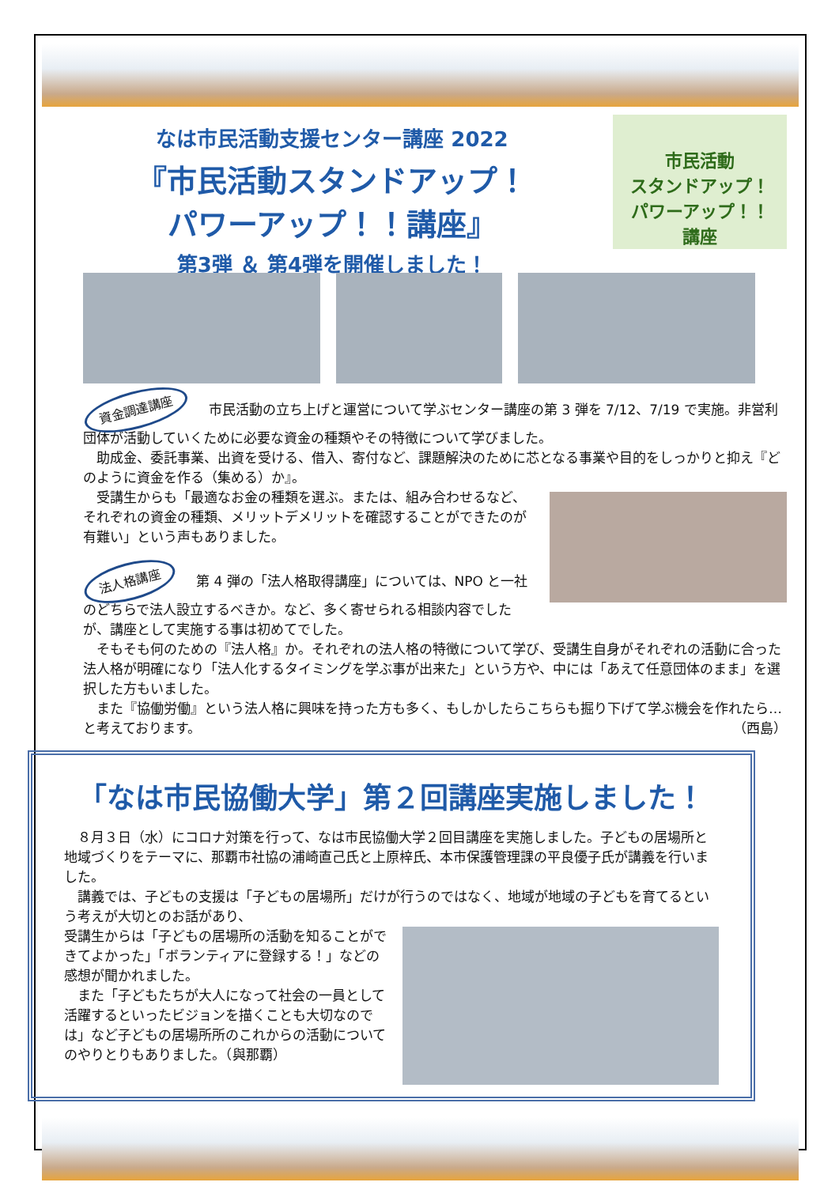なは市民活動支援センター講座 2022
『市民活動スタンドアップ！
パワーアップ！！講座』
第3弾 ＆ 第4弾を開催しました！
市民活動
スタンドアップ！
パワーアップ！！
講座
資金調達講座　市民活動の立ち上げと運営について学ぶセンター講座の第 3 弾を 7/12、7/19 で実施。非営利団体が活動していくために必要な資金の種類やその特徴について学びました。
　助成金、委託事業、出資を受ける、借入、寄付など、課題解決のために芯となる事業や目的をしっかりと抑え『どのように資金を作る（集める）か』。
　受講生からも「最適なお金の種類を選ぶ。または、組み合わせるなど、それぞれの資金の種類、メリットデメリットを確認することができたのが有難い」という声もありました。
法人格講座　第 4 弾の「法人格取得講座」については、NPO と一社のどちらで法人設立するべきか。など、多く寄せられる相談内容でしたが、講座として実施する事は初めてでした。
　そもそも何のための『法人格』か。それぞれの法人格の特徴について学び、受講生自身がそれぞれの活動に合った法人格が明確になり「法人化するタイミングを学ぶ事が出来た」という方や、中には「あえて任意団体のまま」を選択した方もいました。
　また『協働労働』という法人格に興味を持った方も多く、もしかしたらこちらも掘り下げて学ぶ機会を作れたら…と考えております。 （西島）
「なは市民協働大学」第２回講座実施しました！
　８月３日（水）にコロナ対策を行って、なは市民協働大学２回目講座を実施しました。子どもの居場所と地域づくりをテーマに、那覇市社協の浦崎直己氏と上原梓氏、本市保護管理課の平良優子氏が講義を行いました。
　講義では、子どもの支援は「子どもの居場所」だけが行うのではなく、地域が地域の子どもを育てるという考えが大切とのお話があり、
受講生からは「子どもの居場所の活動を知ることができてよかった」「ボランティアに登録する！」などの感想が聞かれました。
　また「子どもたちが大人になって社会の一員として活躍するといったビジョンを描くことも大切なのでは」など子どもの居場所所のこれからの活動についてのやりとりもありました。（與那覇）